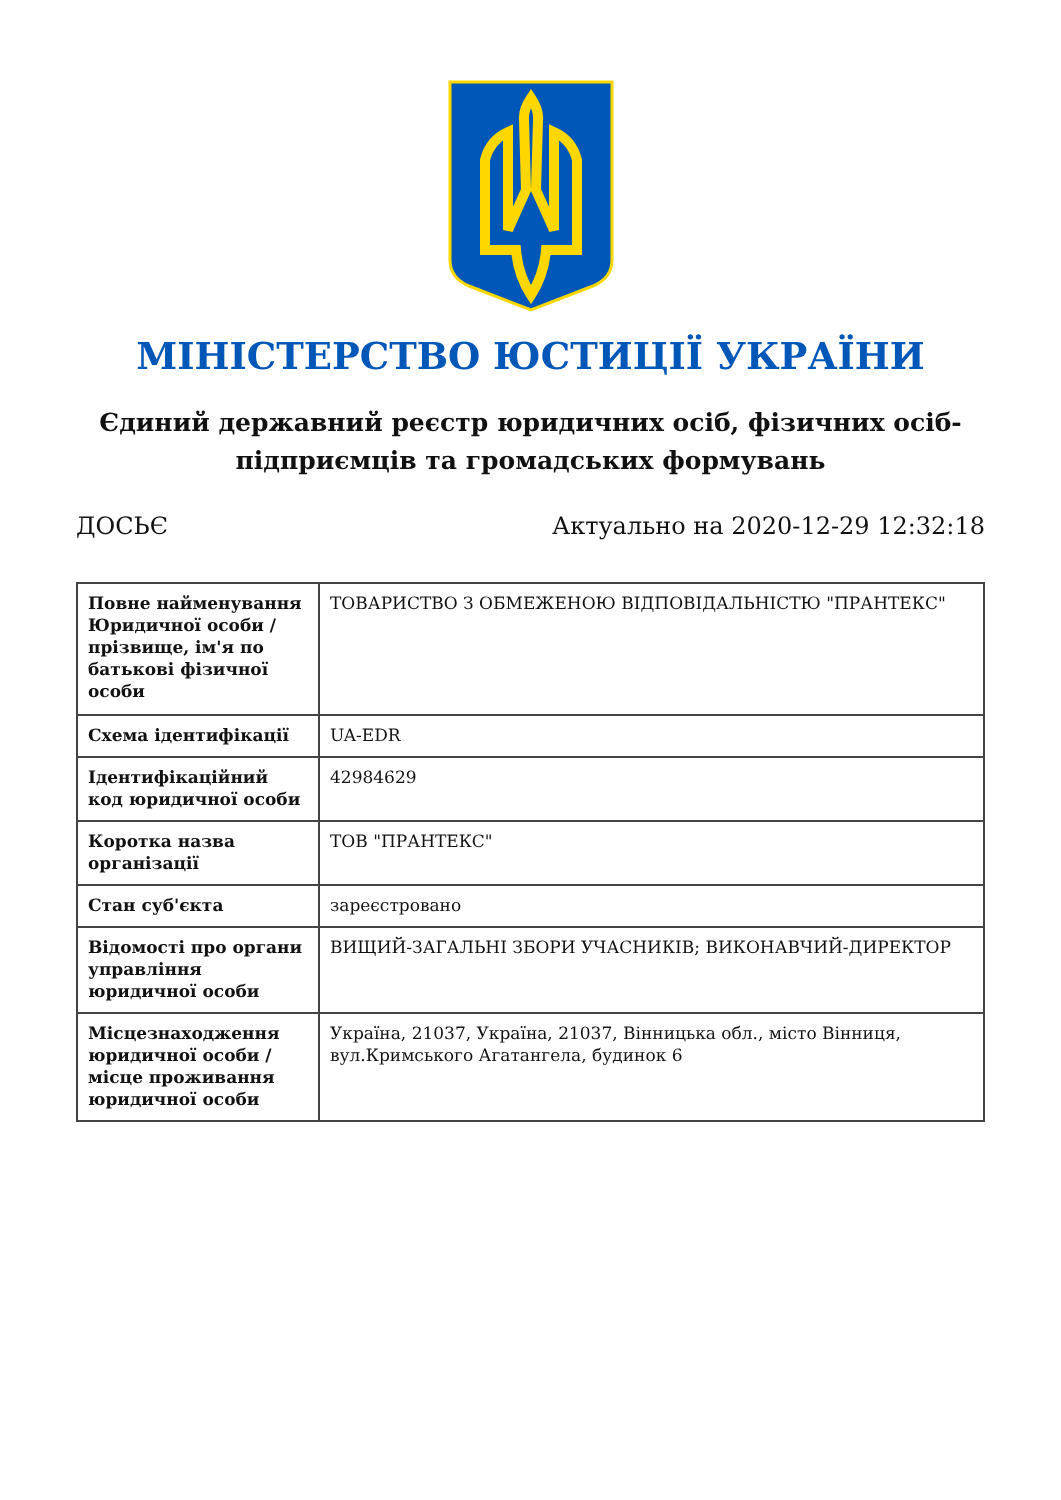МІНІСТЕРСТВО ЮСТИЦІЇ УКРАЇНИ
Єдиний державний реєстр юридичних осіб, фізичних осіб-підприємців та громадських формувань
ДОСЬЄ Актуально на 2020-12-29 12:32:18
| Повне найменування Юридичної особи / прізвище, ім'я по батькові фізичної особи | ТОВАРИСТВО З ОБМЕЖЕНОЮ ВІДПОВІДАЛЬНІСТЮ "ПРАНТЕКС" |
| Схема ідентифікації | UA-EDR |
| Ідентифікаційний код юридичної особи | 42984629 |
| Коротка назва організації | ТОВ "ПРАНТЕКС" |
| Стан суб'єкта | зареєстровано |
| Відомості про органи управління юридичної особи | ВИЩИЙ-ЗАГАЛЬНІ ЗБОРИ УЧАСНИКІВ; ВИКОНАВЧИЙ-ДИРЕКТОР |
| Місцезнаходження юридичної особи / місце проживання юридичної особи | Україна, 21037, Україна, 21037, Вінницька обл., місто Вінниця, вул.Кримського Агатангела, будинок 6 |